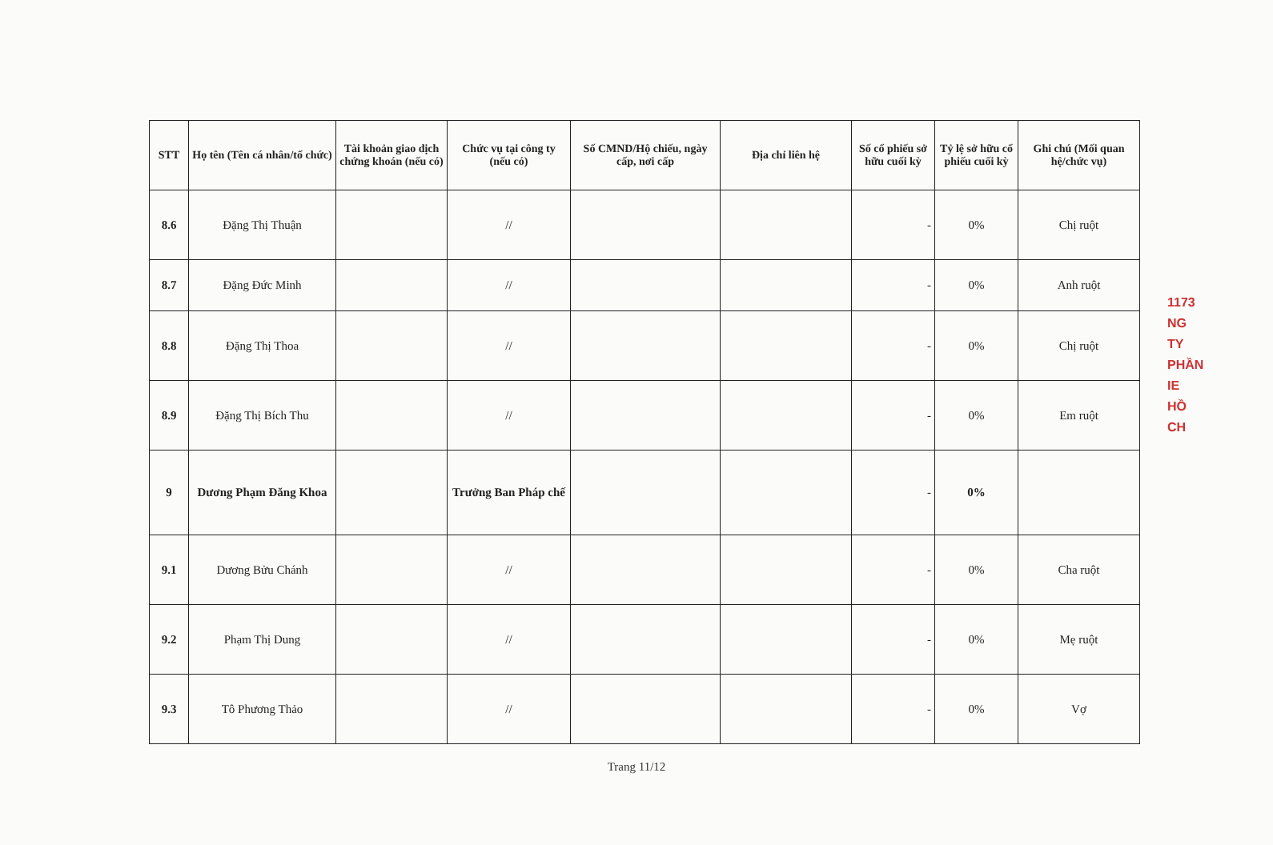| STT | Họ tên (Tên cá nhân/tổ chức) | Tài khoản giao dịch chứng khoán (nếu có) | Chức vụ tại công ty (nếu có) | Số CMND/Hộ chiếu, ngày cấp, nơi cấp | Địa chỉ liên hệ | Số cổ phiếu sở hữu cuối kỳ | Tỷ lệ sở hữu cổ phiếu cuối kỳ | Ghi chú (Mối quan hệ/chức vụ) |
| --- | --- | --- | --- | --- | --- | --- | --- | --- |
| 8.6 | Đặng Thị Thuận | | // | | | - | 0% | Chị ruột |
| 8.7 | Đặng Đức Minh | | // | | | - | 0% | Anh ruột |
| 8.8 | Đặng Thị Thoa | | // | | | - | 0% | Chị ruột |
| 8.9 | Đặng Thị Bích Thu | | // | | | - | 0% | Em ruột |
| 9 | Dương Phạm Đăng Khoa | | Trưởng Ban Pháp chế | | | - | 0% | |
| 9.1 | Dương Bửu Chánh | | // | | | - | 0% | Cha ruột |
| 9.2 | Phạm Thị Dung | | // | | | - | 0% | Mẹ ruột |
| 9.3 | Tô Phương Thảo | | // | | | - | 0% | Vợ |
1173
NG TY
PHẦN
IE
HỒ CH
Trang 11/12